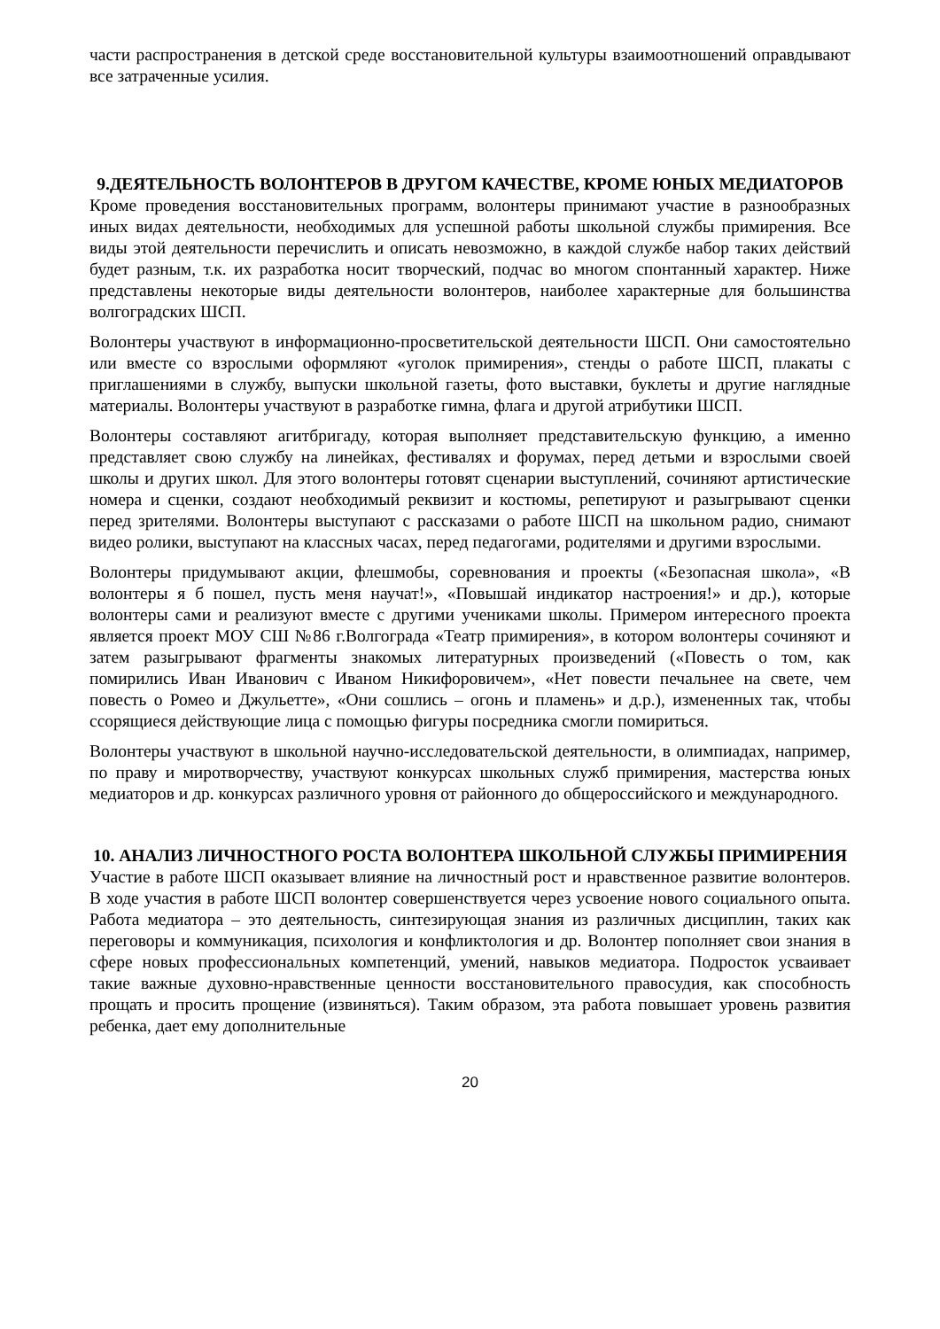части распространения в детской среде восстановительной культуры взаимоотношений оправдывают все затраченные усилия.
9.ДЕЯТЕЛЬНОСТЬ ВОЛОНТЕРОВ В ДРУГОМ КАЧЕСТВЕ, КРОМЕ ЮНЫХ МЕДИАТОРОВ
Кроме проведения восстановительных программ, волонтеры принимают участие в разнообразных иных видах деятельности, необходимых для успешной работы школьной службы примирения. Все виды этой деятельности перечислить и описать невозможно, в каждой службе набор таких действий будет разным, т.к. их разработка носит творческий, подчас во многом спонтанный характер. Ниже представлены некоторые виды деятельности волонтеров, наиболее характерные для большинства волгоградских ШСП.
Волонтеры участвуют в информационно-просветительской деятельности ШСП. Они самостоятельно или вместе со взрослыми оформляют «уголок примирения», стенды о работе ШСП, плакаты с приглашениями в службу, выпуски школьной газеты, фото выставки, буклеты и другие наглядные материалы. Волонтеры участвуют в разработке гимна, флага и другой атрибутики ШСП.
Волонтеры составляют агитбригаду, которая выполняет представительскую функцию, а именно представляет свою службу на линейках, фестивалях и форумах, перед детьми и взрослыми своей школы и других школ. Для этого волонтеры готовят сценарии выступлений, сочиняют артистические номера и сценки, создают необходимый реквизит и костюмы, репетируют и разыгрывают сценки перед зрителями. Волонтеры выступают с рассказами о работе ШСП на школьном радио, снимают видео ролики, выступают на классных часах, перед педагогами, родителями и другими взрослыми.
Волонтеры придумывают акции, флешмобы, соревнования и проекты («Безопасная школа», «В волонтеры я б пошел, пусть меня научат!», «Повышай индикатор настроения!» и др.), которые волонтеры сами и реализуют вместе с другими учениками школы. Примером интересного проекта является проект МОУ СШ №86 г.Волгограда «Театр примирения», в котором волонтеры сочиняют и затем разыгрывают фрагменты знакомых литературных произведений («Повесть о том, как помирились Иван Иванович с Иваном Никифоровичем», «Нет повести печальнее на свете, чем повесть о Ромео и Джульетте», «Они сошлись – огонь и пламень» и д.р.), измененных так, чтобы ссорящиеся действующие лица с помощью фигуры посредника смогли помириться.
Волонтеры участвуют в школьной научно-исследовательской деятельности, в олимпиадах, например, по праву и миротворчеству, участвуют конкурсах школьных служб примирения, мастерства юных медиаторов и др. конкурсах различного уровня от районного до общероссийского и международного.
10. АНАЛИЗ ЛИЧНОСТНОГО РОСТА ВОЛОНТЕРА ШКОЛЬНОЙ СЛУЖБЫ ПРИМИРЕНИЯ
Участие в работе ШСП оказывает влияние на личностный рост и нравственное развитие волонтеров. В ходе участия в работе ШСП волонтер совершенствуется через усвоение нового социального опыта. Работа медиатора – это деятельность, синтезирующая знания из различных дисциплин, таких как переговоры и коммуникация, психология и конфликтология и др. Волонтер пополняет свои знания в сфере новых профессиональных компетенций, умений, навыков медиатора. Подросток усваивает такие важные духовно-нравственные ценности восстановительного правосудия, как способность прощать и просить прощение (извиняться). Таким образом, эта работа повышает уровень развития ребенка, дает ему дополнительные
20